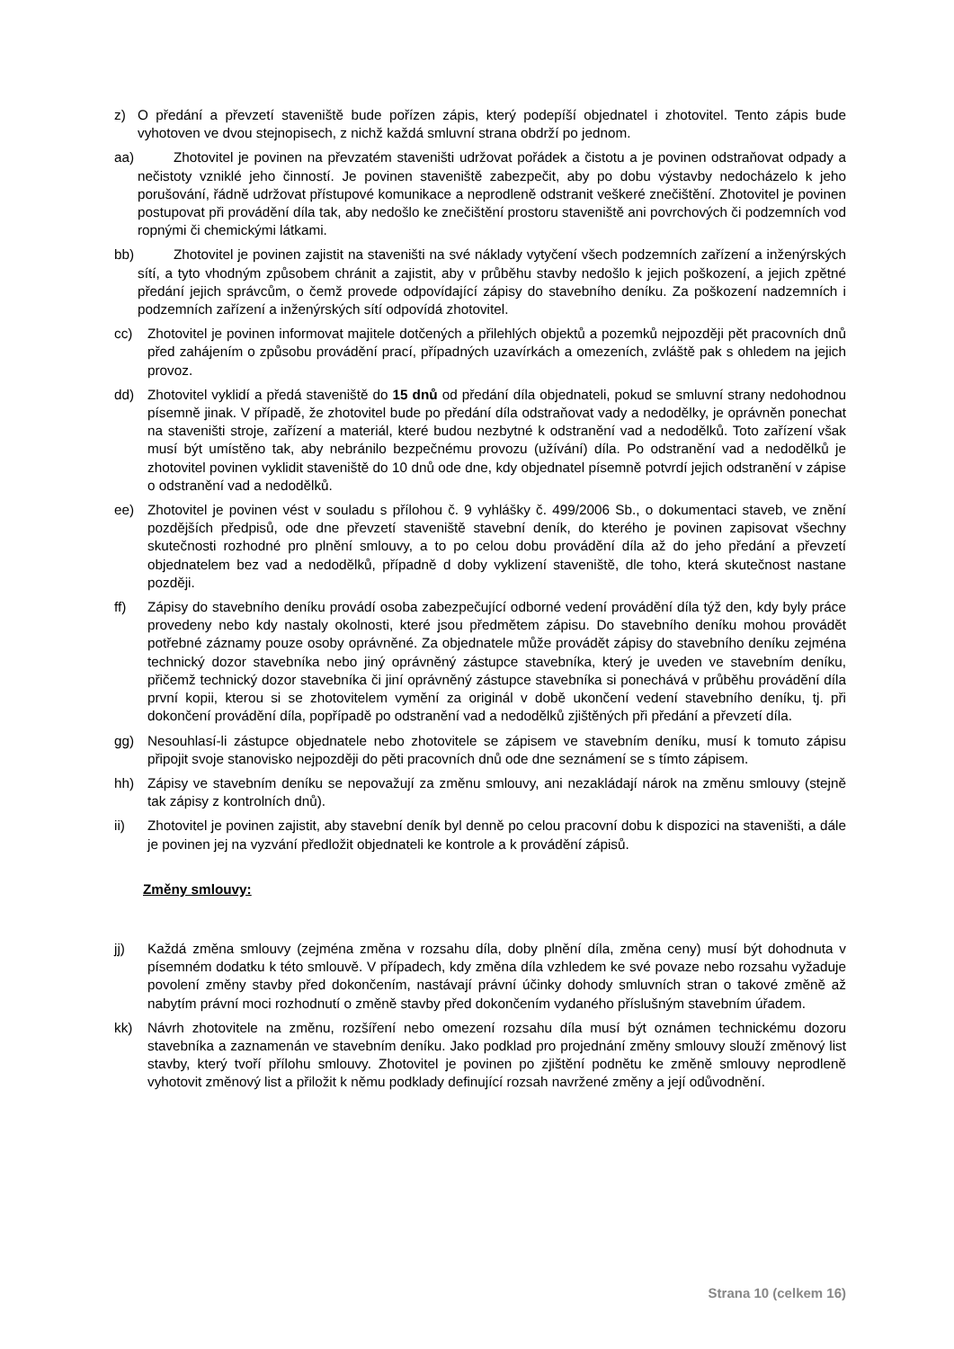z) O předání a převzetí staveniště bude pořízen zápis, který podepíší objednatel i zhotovitel. Tento zápis bude vyhotoven ve dvou stejnopisech, z nichž každá smluvní strana obdrží po jednom.
aa)
Zhotovitel je povinen na převzatém staveništi udržovat pořádek a čistotu a je povinen odstraňovat odpady a nečistoty vzniklé jeho činností. Je povinen staveniště zabezpečit, aby po dobu výstavby nedocházelo k jeho porušování, řádně udržovat přístupové komunikace a neprodleně odstranit veškeré znečištění. Zhotovitel je povinen postupovat při provádění díla tak, aby nedošlo ke znečištění prostoru staveniště ani povrchových či podzemních vod ropnými či chemickými látkami.
bb)
Zhotovitel je povinen zajistit na staveništi na své náklady vytyčení všech podzemních zařízení a inženýrských sítí, a tyto vhodným způsobem chránit a zajistit, aby v průběhu stavby nedošlo k jejich poškození, a jejich zpětné předání jejich správcům, o čemž provede odpovídající zápisy do stavebního deníku. Za poškození nadzemních i podzemních zařízení a inženýrských sítí odpovídá zhotovitel.
cc) Zhotovitel je povinen informovat majitele dotčených a přilehlých objektů a pozemků nejpozději pět pracovních dnů před zahájením o způsobu provádění prací, případných uzavírkách a omezeních, zvláště pak s ohledem na jejich provoz.
dd) Zhotovitel vyklidí a předá staveniště do 15 dnů od předání díla objednateli, pokud se smluvní strany nedohodnou písemně jinak. V případě, že zhotovitel bude po předání díla odstraňovat vady a nedodělky, je oprávněn ponechat na staveništi stroje, zařízení a materiál, které budou nezbytné k odstranění vad a nedodělků. Toto zařízení však musí být umístěno tak, aby nebránilo bezpečnému provozu (užívání) díla. Po odstranění vad a nedodělků je zhotovitel povinen vyklidit staveniště do 10 dnů ode dne, kdy objednatel písemně potvrdí jejich odstranění v zápise o odstranění vad a nedodělků.
ee) Zhotovitel je povinen vést v souladu s přílohou č. 9 vyhlášky č. 499/2006 Sb., o dokumentaci staveb, ve znění pozdějších předpisů, ode dne převzetí staveniště stavební deník, do kterého je povinen zapisovat všechny skutečnosti rozhodné pro plnění smlouvy, a to po celou dobu provádění díla až do jeho předání a převzetí objednatelem bez vad a nedodělků, případně d doby vyklizení staveniště, dle toho, která skutečnost nastane později.
ff) Zápisy do stavebního deníku provádí osoba zabezpečující odborné vedení provádění díla týž den, kdy byly práce provedeny nebo kdy nastaly okolnosti, které jsou předmětem zápisu. Do stavebního deníku mohou provádět potřebné záznamy pouze osoby oprávněné. Za objednatele může provádět zápisy do stavebního deníku zejména technický dozor stavebníka nebo jiný oprávněný zástupce stavebníka, který je uveden ve stavebním deníku, přičemž technický dozor stavebníka či jiní oprávněný zástupce stavebníka si ponechává v průběhu provádění díla první kopii, kterou si se zhotovitelem vymění za originál v době ukončení vedení stavebního deníku, tj. při dokončení provádění díla, popřípadě po odstranění vad a nedodělků zjištěných při předání a převzetí díla.
gg) Nesouhlasí-li zástupce objednatele nebo zhotovitele se zápisem ve stavebním deníku, musí k tomuto zápisu připojit svoje stanovisko nejpozději do pěti pracovních dnů ode dne seznámení se s tímto zápisem.
hh) Zápisy ve stavebním deníku se nepovažují za změnu smlouvy, ani nezakládají nárok na změnu smlouvy (stejně tak zápisy z kontrolních dnů).
ii) Zhotovitel je povinen zajistit, aby stavební deník byl denně po celou pracovní dobu k dispozici na staveništi, a dále je povinen jej na vyzvání předložit objednateli ke kontrole a k provádění zápisů.
Změny smlouvy:
jj) Každá změna smlouvy (zejména změna v rozsahu díla, doby plnění díla, změna ceny) musí být dohodnuta v písemném dodatku k této smlouvě. V případech, kdy změna díla vzhledem ke své povaze nebo rozsahu vyžaduje povolení změny stavby před dokončením, nastávají právní účinky dohody smluvních stran o takové změně až nabytím právní moci rozhodnutí o změně stavby před dokončením vydaného příslušným stavebním úřadem.
kk) Návrh zhotovitele na změnu, rozšíření nebo omezení rozsahu díla musí být oznámen technickému dozoru stavebníka a zaznamenán ve stavebním deníku. Jako podklad pro projednání změny smlouvy slouží změnový list stavby, který tvoří přílohu smlouvy. Zhotovitel je povinen po zjištění podnětu ke změně smlouvy neprodleně vyhotovit změnový list a přiložit k němu podklady definující rozsah navržené změny a její odůvodnění.
Strana 10 (celkem 16)